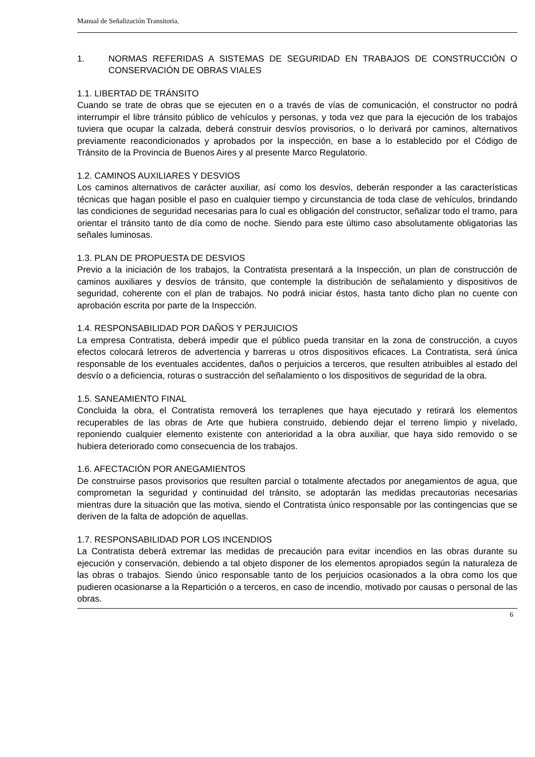Manual de Señalización Transitoria.
1. NORMAS REFERIDAS A SISTEMAS DE SEGURIDAD EN TRABAJOS DE CONSTRUCCIÓN O CONSERVACIÓN DE OBRAS VIALES
1.1. LIBERTAD DE TRÁNSITO
Cuando se trate de obras que se ejecuten en o a través de vías de comunicación, el constructor no podrá interrumpir el libre tránsito público de vehículos y personas, y toda vez que para la ejecución de los trabajos tuviera que ocupar la calzada, deberá construir desvíos provisorios, o lo derivará por caminos, alternativos previamente reacondicionados y aprobados por la inspección, en base a lo establecido por el Código de Tránsito de la Provincia de Buenos Aires y al presente Marco Regulatorio.
1.2. CAMINOS AUXILIARES Y DESVIOS
Los caminos alternativos de carácter auxiliar, así como los desvíos, deberán responder a las características técnicas que hagan posible el paso en cualquier tiempo y circunstancia de toda clase de vehículos, brindando las condiciones de seguridad necesarias para lo cual es obligación del constructor, señalizar todo el tramo, para orientar el tránsito tanto de día como de noche. Siendo para este último caso absolutamente obligatorias las señales luminosas.
1.3. PLAN DE PROPUESTA DE DESVIOS
Previo a la iniciación de los trabajos, la Contratista presentará a la Inspección, un plan de construcción de caminos auxiliares y desvíos de tránsito, que contemple la distribución de señalamiento y dispositivos de seguridad, coherente con el plan de trabajos. No podrá iniciar éstos, hasta tanto dicho plan no cuente con aprobación escrita por parte de la Inspección.
1.4. RESPONSABILIDAD POR DAÑOS Y PERJUICIOS
La empresa Contratista, deberá impedir que el público pueda transitar en la zona de construcción, a cuyos efectos colocará letreros de advertencia y barreras u otros dispositivos eficaces. La Contratista, será única responsable de los eventuales accidentes, daños o perjuicios a terceros, que resulten atribuibles al estado del desvío o a deficiencia, roturas o sustracción del señalamiento o los dispositivos de seguridad de la obra.
1.5. SANEAMIENTO FINAL
Concluida la obra, el Contratista removerá los terraplenes que haya ejecutado y retirará los elementos recuperables de las obras de Arte que hubiera construido, debiendo dejar el terreno limpio y nivelado, reponiendo cualquier elemento existente con anterioridad a la obra auxiliar, que haya sido removido o se hubiera deteriorado como consecuencia de los trabajos.
1.6. AFECTACIÓN POR ANEGAMIENTOS
De construirse pasos provisorios que resulten parcial o totalmente afectados por anegamientos de agua, que comprometan la seguridad y continuidad del tránsito, se adoptarán las medidas precautorias necesarias mientras dure la situación que las motiva, siendo el Contratista único responsable por las contingencias que se deriven de la falta de adopción de aquellas.
1.7. RESPONSABILIDAD POR LOS INCENDIOS
La Contratista deberá extremar las medidas de precaución para evitar incendios en las obras durante su ejecución y conservación, debiendo a tal objeto disponer de los elementos apropiados según la naturaleza de las obras o trabajos. Siendo único responsable tanto de los perjuicios ocasionados a la obra como los que pudieren ocasionarse a la Repartición o a terceros, en caso de incendio, motivado por causas o personal de las obras.
6